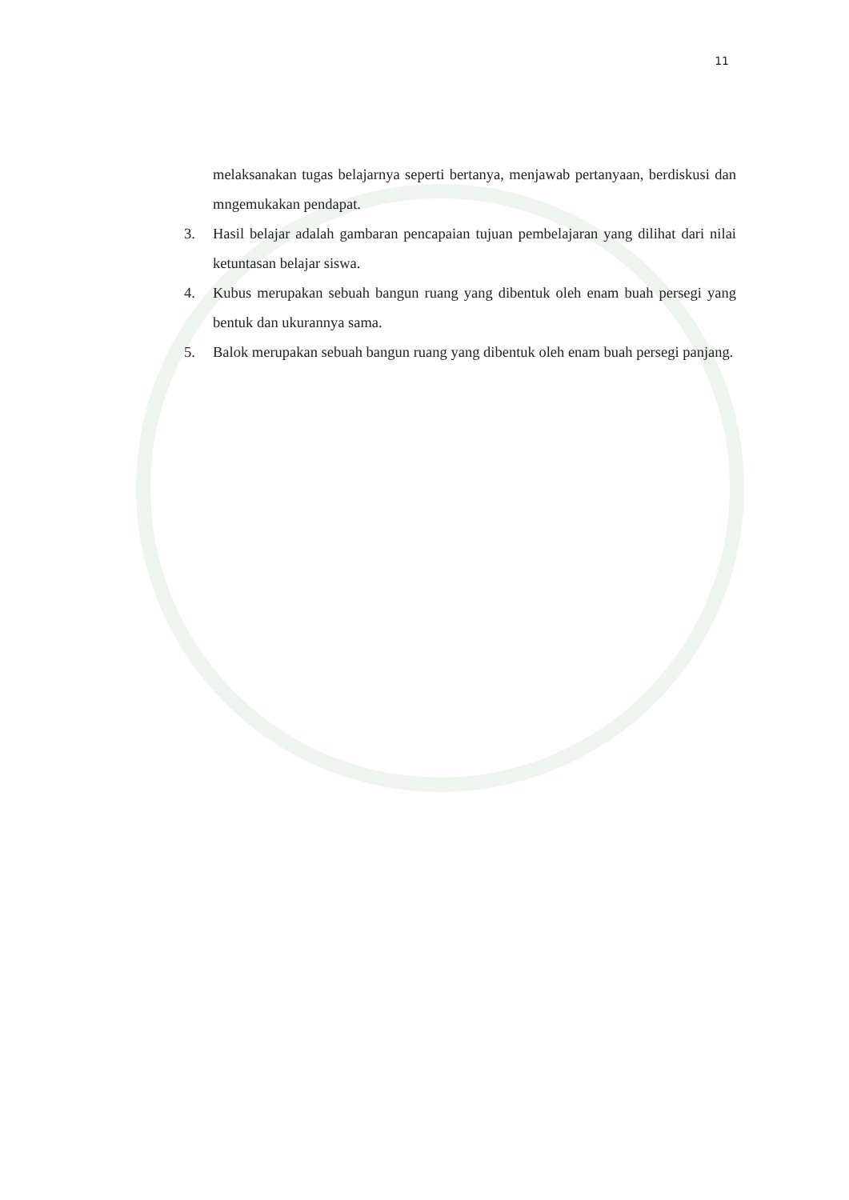11
melaksanakan tugas belajarnya seperti bertanya, menjawab pertanyaan, berdiskusi dan mngemukakan pendapat.
3. Hasil belajar adalah gambaran pencapaian tujuan pembelajaran yang dilihat dari nilai ketuntasan belajar siswa.
4. Kubus merupakan sebuah bangun ruang yang dibentuk oleh enam buah persegi yang bentuk dan ukurannya sama.
5. Balok merupakan sebuah bangun ruang yang dibentuk oleh enam buah persegi panjang.